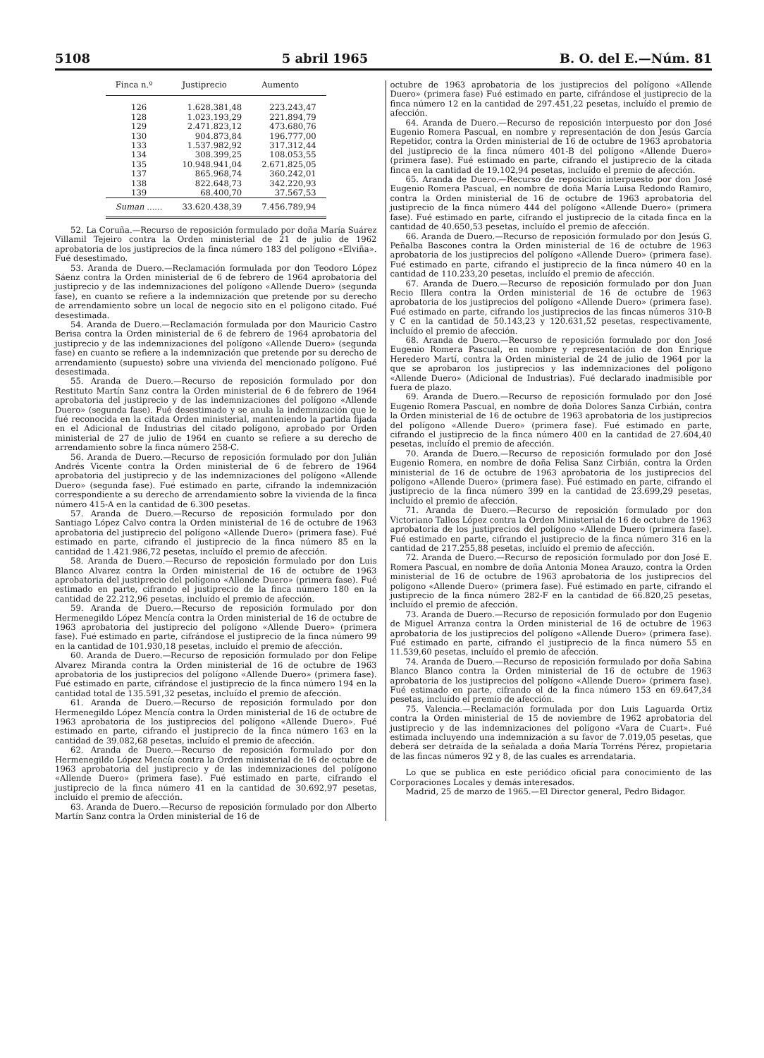5108 5 abril 1965 B. O. del E.—Núm. 81
| Finca n.º | Justiprecio | Aumento |
| --- | --- | --- |
| 126 | 1.628.381,48 | 223.243,47 |
| 128 | 1.023.193,29 | 221.894,79 |
| 129 | 2.471.823,12 | 473.680,76 |
| 130 | 904.873,84 | 196.777,00 |
| 133 | 1.537.982,92 | 317.312,44 |
| 134 | 308.399,25 | 108.053,55 |
| 135 | 10.948.941,04 | 2.671.825,05 |
| 137 | 865.968,74 | 360.242,01 |
| 138 | 822.648,73 | 342.220,93 |
| 139 | 68.400,70 | 37.567,53 |
| Suman ...... | 33.620.438,39 | 7.456.789,94 |
52. La Coruña.—Recurso de reposición formulado por doña María Suárez Villamil Tejeiro contra la Orden ministerial de 21 de julio de 1962 aprobatoria de los justiprecios de la finca número 183 del polígono «Elviña». Fué desestimado.
53. Aranda de Duero.—Reclamación formulada por don Teodoro López Sáenz contra la Orden ministerial de 6 de febrero de 1964 aprobatoria del justiprecio y de las indemnizaciones del polígono «Allende Duero» (segunda fase), en cuanto se refiere a la indemnización que pretende por su derecho de arrendamiento sobre un local de negocio sito en el polígono citado. Fué desestimada.
54. Aranda de Duero.—Reclamación formulada por don Mauricio Castro Berisa contra la Orden ministerial de 6 de febrero de 1964 aprobatoria del justiprecio y de las indemnizaciones del polígono «Allende Duero» (segunda fase) en cuanto se refiere a la indemnización que pretende por su derecho de arrendamiento (supuesto) sobre una vivienda del mencionado polígono. Fué desestimada.
55. Aranda de Duero.—Recurso de reposición formulado por don Restituto Martín Sanz contra la Orden ministerial de 6 de febrero de 1964 aprobatoria del justiprecio y de las indemnizaciones del polígono «Allende Duero» (segunda fase). Fué desestimado y se anula la indemnización que le fué reconocida en la citada Orden ministerial, manteniendo la partida fijada en el Adicional de Industrias del citado polígono, aprobado por Orden ministerial de 27 de julio de 1964 en cuanto se refiere a su derecho de arrendamiento sobre la finca número 258-C.
56. Aranda de Duero.—Recurso de reposición formulado por don Julián Andrés Vicente contra la Orden ministerial de 6 de febrero de 1964 aprobatoria del justiprecio y de las indemnizaciones del polígono «Allende Duero» (segunda fase). Fué estimado en parte, cifrando la indemnización correspondiente a su derecho de arrendamiento sobre la vivienda de la finca número 415-A en la cantidad de 6.300 pesetas.
57. Aranda de Duero.—Recurso de reposición formulado por don Santiago López Calvo contra la Orden ministerial de 16 de octubre de 1963 aprobatoria del justiprecio del polígono «Allende Duero» (primera fase). Fué estimado en parte, cifrando el justiprecio de la finca número 85 en la cantidad de 1.421.986,72 pesetas, incluído el premio de afección.
58. Aranda de Duero.—Recurso de reposición formulado por don Luis Blanco Alvarez contra la Orden ministerial de 16 de octubre de 1963 aprobatoria del justiprecio del polígono «Allende Duero» (primera fase). Fué estimado en parte, cifrando el justiprecio de la finca número 180 en la cantidad de 22.212,96 pesetas, incluído el premio de afección.
59. Aranda de Duero.—Recurso de reposición formulado por don Hermenegildo López Mencía contra la Orden ministerial de 16 de octubre de 1963 aprobatoria del justiprecio del polígono «Allende Duero» (primera fase). Fué estimado en parte, cifrándose el justiprecio de la finca número 99 en la cantidad de 101.930,18 pesetas, incluído el premio de afección.
60. Aranda de Duero.—Recurso de reposición formulado por don Felipe Alvarez Miranda contra la Orden ministerial de 16 de octubre de 1963 aprobatoria de los justiprecios del polígono «Allende Duero» (primera fase). Fué estimado en parte, cifrándose el justiprecio de la finca número 194 en la cantidad total de 135.591,32 pesetas, incluído el premio de afección.
61. Aranda de Duero.—Recurso de reposición formulado por don Hermenegildo López Mencía contra la Orden ministerial de 16 de octubre de 1963 aprobatoria de los justiprecios del polígono «Allende Duero». Fué estimado en parte, cifrando el justiprecio de la finca número 163 en la cantidad de 39.082,68 pesetas, incluído el premio de afección.
62. Aranda de Duero.—Recurso de reposición formulado por don Hermenegildo López Mencía contra la Orden ministerial de 16 de octubre de 1963 aprobatoria del justiprecio y de las indemnizaciones del polígono «Allende Duero» (primera fase). Fué estimado en parte, cifrando el justiprecio de la finca número 41 en la cantidad de 30.692,97 pesetas, incluído el premio de afección.
63. Aranda de Duero.—Recurso de reposición formulado por don Alberto Martín Sanz contra la Orden ministerial de 16 de
octubre de 1963 aprobatoria de los justiprecios del polígono «Allende Duero» (primera fase) Fué estimado en parte, cifrándose el justiprecio de la finca número 12 en la cantidad de 297.451,22 pesetas, incluído el premio de afección.
64. Aranda de Duero.—Recurso de reposición interpuesto por don José Eugenio Romera Pascual, en nombre y representación de don Jesús García Repetidor, contra la Orden ministerial de 16 de octubre de 1963 aprobatoria del justiprecio de la finca número 401-B del polígono «Allende Duero» (primera fase). Fué estimado en parte, cifrando el justiprecio de la citada finca en la cantidad de 19.102,94 pesetas, incluído el premio de afección.
65. Aranda de Duero.—Recurso de reposición interpuesto por don José Eugenio Romera Pascual, en nombre de doña María Luisa Redondo Ramiro, contra la Orden ministerial de 16 de octubre de 1963 aprobatoria del justiprecio de la finca número 444 del polígono «Allende Duero» (primera fase). Fué estimado en parte, cifrando el justiprecio de la citada finca en la cantidad de 40.650,53 pesetas, incluído el premio de afección.
66. Aranda de Duero.—Recurso de reposición formulado por don Jesús G. Peñalba Bascones contra la Orden ministerial de 16 de octubre de 1963 aprobatoria de los justiprecios del polígono «Allende Duero» (primera fase). Fué estimado en parte, cifrando el justiprecio de la finca número 40 en la cantidad de 110.233,20 pesetas, incluído el premio de afección.
67. Aranda de Duero.—Recurso de reposición formulado por don Juan Recio Illera contra la Orden ministerial de 16 de octubre de 1963 aprobatoria de los justiprecios del polígono «Allende Duero» (primera fase). Fué estimado en parte, cifrando los justiprecios de las fincas números 310-B y C en la cantidad de 50.143,23 y 120.631,52 pesetas, respectivamente, incluído el premio de afección.
68. Aranda de Duero.—Recurso de reposición formulado por don José Eugenio Romera Pascual, en nombre y representación de don Enrique Heredero Martí, contra la Orden ministerial de 24 de julio de 1964 por la que se aprobaron los justiprecios y las indemnizaciones del polígono «Allende Duero» (Adicional de Industrias). Fué declarado inadmisible por fuera de plazo.
69. Aranda de Duero.—Recurso de reposición formulado por don José Eugenio Romera Pascual, en nombre de doña Dolores Sanza Cirbián, contra la Orden ministerial de 16 de octubre de 1963 aprobatoria de los justiprecios del polígono «Allende Duero» (primera fase). Fué estimado en parte, cifrando el justiprecio de la finca número 400 en la cantidad de 27.604,40 pesetas, incluído el premio de afección.
70. Aranda de Duero.—Recurso de reposición formulado por don José Eugenio Romera, en nombre de doña Felisa Sanz Cirbián, contra la Orden ministerial de 16 de octubre de 1963 aprobatoria de los justiprecios del polígono «Allende Duero» (primera fase). Fué estimado en parte, cifrando el justiprecio de la finca número 399 en la cantidad de 23.699,29 pesetas, incluído el premio de afección.
71. Aranda de Duero.—Recurso de reposición formulado por don Victoriano Tallos López contra la Orden Ministerial de 16 de octubre de 1963 aprobatoria de los justiprecios del polígono «Allende Duero (primera fase). Fué estimado en parte, cifrando el justiprecio de la finca número 316 en la cantidad de 217.255,88 pesetas, incluído el premio de afección.
72. Aranda de Duero.—Recurso de reposición formulado por don José E. Romera Pascual, en nombre de doña Antonia Monea Arauzo, contra la Orden ministerial de 16 de octubre de 1963 aprobatoria de los justiprecios del polígono «Allende Duero» (primera fase). Fué estimado en parte, cifrando el justiprecio de la finca número 282-F en la cantidad de 66.820,25 pesetas, incluído el premio de afección.
73. Aranda de Duero.—Recurso de reposición formulado por don Eugenio de Miguel Arranza contra la Orden ministerial de 16 de octubre de 1963 aprobatoria de los justiprecios del polígono «Allende Duero» (primera fase). Fué estimado en parte, cifrando el justiprecio de la finca número 55 en 11.539,60 pesetas, incluído el premio de afección.
74. Aranda de Duero.—Recurso de reposición formulado por doña Sabina Blanco Blanco contra la Orden ministerial de 16 de octubre de 1963 aprobatoria de los justiprecios del polígono «Allende Duero» (primera fase). Fué estimado en parte, cifrando el de la finca número 153 en 69.647,34 pesetas, incluído el premio de afección.
75. Valencia.—Reclamación formulada por don Luis Laguarda Ortiz contra la Orden ministerial de 15 de noviembre de 1962 aprobatoria del justiprecio y de las indemnizaciones del polígono «Vara de Cuart». Fué estimada incluyendo una indemnización a su favor de 7.019,05 pesetas, que deberá ser detraída de la señalada a doña María Torréns Pérez, propietaria de las fincas números 92 y 8, de las cuales es arrendataria.
Lo que se publica en este periódico oficial para conocimiento de las Corporaciones Locales y demás interesados.
Madrid, 25 de marzo de 1965.—El Director general, Pedro Bidagor.